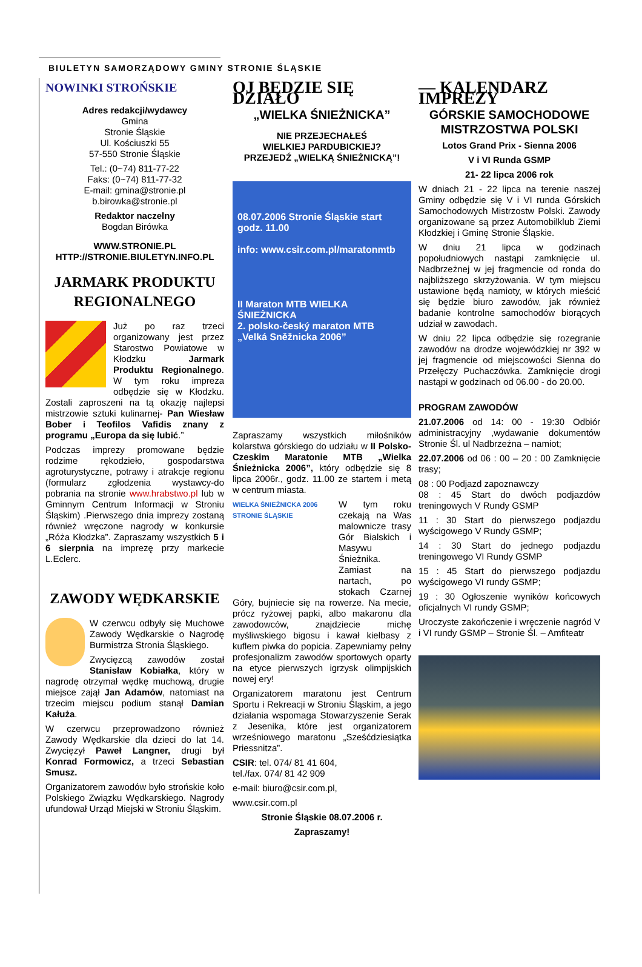BIULETYN SAMORZĄDOWY GMINY STRONIE ŚLĄSKIE
NOWINKI STROŃSKIE
Adres redakcji/wydawcy
Gmina
Stronie Śląskie
Ul. Kościuszki 55
57-550 Stronie Śląskie
Tel.: (0~74) 811-77-22
Faks: (0~74) 811-77-32
E-mail: gmina@stronie.pl
b.birowka@stronie.pl
Redaktor naczelny
Bogdan Birówka
WWW.STRONIE.PL
HTTP://STRONIE.BIULETYN.INFO.PL
JARMARK PRODUKTU REGIONALNEGO
Już po raz trzeci organizowany jest przez Starostwo Powiatowe w Kłodzku Jarmark Produktu Regionalnego. W tym roku impreza odbędzie się w Kłodzku. Zostali zaproszeni na tą okazję najlepsi mistrzowie sztuki kulinarnej- Pan Wiesław Bober i Teofilos Vafidis znany z programu „Europa da się lubić.”
Podczas imprezy promowane będzie rodzime rękodzieło, gospodarstwa agroturystyczne, potrawy i atrakcje regionu (formularz zgłodzenia wystawcy-do pobrania na stronie www.hrabstwo.pl lub w Gminnym Centrum Informacji w Stroniu Śląskim) .Pierwszego dnia imprezy zostaną również wręczone nagrody w konkursie „Róża Kłodzka”. Zapraszamy wszystkich 5 i 6 sierpnia na imprezę przy markecie L.Eclerc.
ZAWODY WĘDKARSKIE
W czerwcu odbyły się Muchowe Zawody Wędkarskie o Nagrodę Burmistrza Stronia Śląskiego.
Zwycięzcą zawodów został Stanisław Kobiałka, który w nagrodę otrzymał wędkę muchową, drugie miejsce zajął Jan Adamów, natomiast na trzecim miejscu podium stanął Damian Kałuża.
W czerwcu przeprowadzono również Zawody Wędkarskie dla dzieci do lat 14. Zwycięzył Paweł Langner, drugi był Konrad Formowicz, a trzeci Sebastian Smusz.
Organizatorem zawodów było strońskie koło Polskiego Związku Wędkarskiego. Nagrody ufundował Urząd Miejski w Stroniu Śląskim.
OJ BĘDZIE SIĘ DZIAŁO
„WIELKA ŚNIEŻNICKA”
NIE PRZEJECHAŁEŚ
WIELKIEJ PARDUBICKIEJ?
PRZEJEDŹ „WIELKĄ ŚNIEŻNICKĄ”!
08.07.2006 Stronie Śląskie start godz. 11.00
info: www.csir.com.pl/maratonmtb
II Maraton MTB WIELKA ŚNIEŻNICKA
2. polsko-český maraton MTB „Velká Sněžnicka 2006”
Zapraszamy wszystkich miłośników kolarstwa górskiego do udziału w II Polsko-Czeskim Maratonie MTB „Wielka Śnieżnicka 2006”, który odbędzie się 8 lipca 2006r., godz. 11.00 ze startem i metą w centrum miasta.
WIELKA ŚNIEŻNICKA 2006
STRONIE ŚLĄSKIE
W tym roku czekają na Was malownicze trasy Gór Bialskich i Masywu Śnieżnika. Zamiast na nartach, po stokach Czarnej Góry, bujniecie się na rowerze. Na mecie, prócz ryżowej papki, albo makaronu dla zawodowców, znajdziecie michę myśliwskiego bigosu i kawał kiełbasy z kuflem piwka do popicia. Zapewniamy pełny profesjonalizm zawodów sportowych oparty na etyce pierwszych igrzysk olimpijskich nowej ery!
Organizatorem maratonu jest Centrum Sportu i Rekreacji w Stroniu Śląskim, a jego działania wspomaga Stowarzyszenie Serak z Jesenika, które jest organizatorem wrześniowego maratonu „Sześćdziesiątka Priessnitza”.
CSIR: tel. 074/ 81 41 604,
tel./fax. 074/ 81 42 909
e-mail: biuro@csir.com.pl,
www.csir.com.pl
Stronie Śląskie 08.07.2006 r.
Zapraszamy!
— KALENDARZ IMPREZY
GÓRSKIE SAMOCHODOWE MISTRZOSTWA POLSKI
Lotos Grand Prix - Sienna 2006
V i VI Runda GSMP
21- 22 lipca 2006 rok
W dniach 21 - 22 lipca na terenie naszej Gminy odbędzie się V i VI runda Górskich Samochodowych Mistrzostw Polski. Zawody organizowane są przez Automobilklub Ziemi Kłodzkiej i Gminę Stronie Śląskie.
W dniu 21 lipca w godzinach popołudniowych nastąpi zamknięcie ul. Nadbrzeżnej w jej fragmencie od ronda do najbliższego skrzyżowania. W tym miejscu ustawione będą namioty, w których mieścić się będzie biuro zawodów, jak również badanie kontrolne samochodów biorących udział w zawodach.
W dniu 22 lipca odbędzie się rozegranie zawodów na drodze wojewódzkiej nr 392 w jej fragmencie od miejscowości Sienna do Przełęczy Puchaczówka. Zamknięcie drogi nastąpi w godzinach od 06.00 - do 20.00.
PROGRAM ZAWODÓW
21.07.2006 od 14: 00 - 19:30 Odbiór administracyjny ,wydawanie dokumentów Stronie Śl. ul Nadbrzeżna – namiot;
22.07.2006 od 06 : 00 – 20 : 00 Zamknięcie trasy;
08 : 00 Podjazd zapoznawczy
08 : 45 Start do dwóch podjazdów treningowych V Rundy GSMP
11 : 30 Start do pierwszego podjazdu wyścigowego V Rundy GSMP;
14 : 30 Start do jednego podjazdu treningowego VI Rundy GSMP
15 : 45 Start do pierwszego podjazdu wyścigowego VI rundy GSMP;
19 : 30 Ogłoszenie wyników końcowych oficjalnych VI rundy GSMP;
Uroczyste zakończenie i wręczenie nagród V i VI rundy GSMP – Stronie Śl. – Amfiteatr